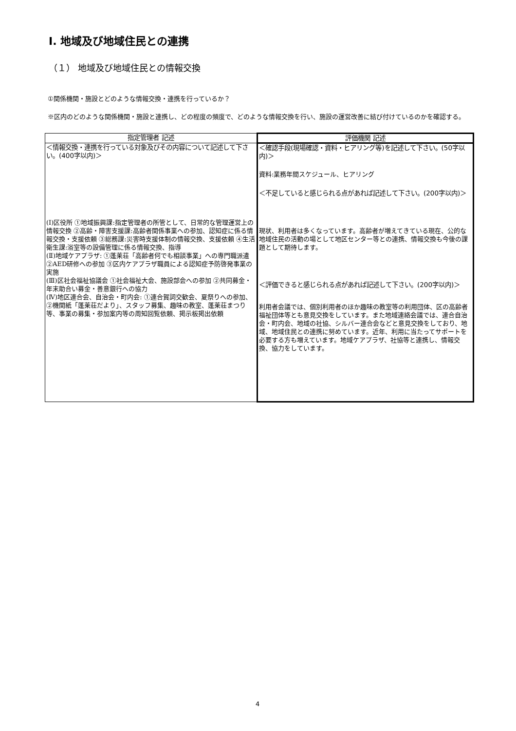Ⅰ. 地域及び地域住民との連携
（１） 地域及び地域住民との情報交換
①関係機関・施設とどのような情報交換・連携を行っているか？
※区内のどのような関係機関・施設と連携し、どの程度の頻度で、どのような情報交換を行い、施設の運営改善に結び付けているのかを確認する。
| 指定管理者 記述 | 評価機関 記述 |
| --- | --- |
| ＜情報交換・連携を行っている対象及びその内容について記述して下さい。(400字以内)＞ (Ⅰ)区役所 ①地域振興課:指定管理者の所管として、日常的な管理運営上の情報交換 ②高齢・障害支援課:高齢者関係事業への参加、認知症に係る情報交換・支援依頼 ③総務課:災害時支援体制の情報交換、支援依頼 ④生活衛生課:浴室等の設備管理に係る情報交換、指導 (Ⅱ)地域ケアプラザ: ①蓬莱荘「高齢者何でも相談事業」への専門職派遣 ②AED研修への参加 ③区内ケアプラザ職員による認知症予防啓発事業の実施 (Ⅲ)区社会福祉協議会 ①社会福祉大会、施設部会への参加 ②共同募金・年末助合い募金・善意銀行への協力 (Ⅳ)地区連合会、自治会・町内会: ①連合賀詞交歓会、夏祭りへの参加、②機関紙「蓬莱荘だより」、スタッフ募集、趣味の教室、蓬莱荘まつり等、事業の募集・参加案内等の周知回覧依頼、掲示板掲出依頼 | ＜確認手段(現場確認・資料・ヒアリング等)を記述して下さい。(50字以内)＞ 資料:業務年間スケジュール、ヒアリング ＜不足していると感じられる点があれば記述して下さい。(200字以内)＞ 現状、利用者は多くなっています。高齢者が増えてきている現在、公的な地域住民の活動の場として地区センター等との連携、情報交換も今後の課題として期待します。 ＜評価できると感じられる点があれば記述して下さい。(200字以内)＞ 利用者会議では、個別利用者のほか趣味の教室等の利用団体、区の高齢者福祉団体等とも意見交換をしています。また地域連絡会議では、連合自治会・町内会、地域の社協、シルバー連合会などと意見交換をしており、地域、地域住民との連携に努めています。近年、利用に当たってサポートを必要する方も増えています。地域ケアプラザ、社協等と連携し、情報交換、協力をしています。 |
4